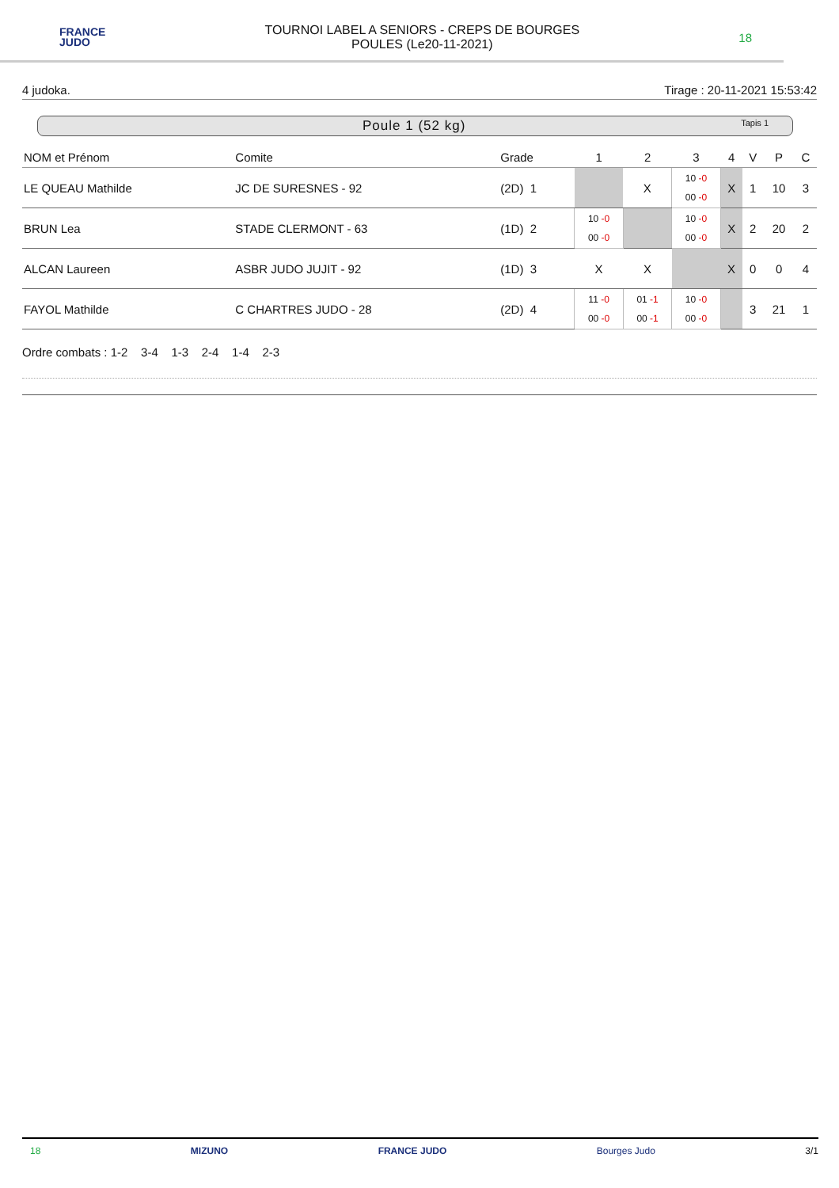FRANCE
JUDO
TOURNOI LABEL A SENIORS - CREPS DE BOURGES
POULES (Le20-11-2021)
18
4 judoka. Tirage : 20-11-2021 15:53:42
Poule 1 (52 kg) Tapis 1
| NOM et Prénom | Comite | Grade | 1 | 2 | 3 | 4 | V | P | C |
| --- | --- | --- | --- | --- | --- | --- | --- | --- | --- |
| LE QUEAU Mathilde | JC DE SURESNES - 92 | (2D) 1 | | X | 10 -0 00 -0 | X | 1 | 10 | 3 |
| BRUN Lea | STADE CLERMONT - 63 | (1D) 2 | 10 -0 00 -0 | | 10 -0 00 -0 | X | 2 | 20 | 2 |
| ALCAN Laureen | ASBR JUDO JUJIT - 92 | (1D) 3 | X | X | | X | 0 | 0 | 4 |
| FAYOL Mathilde | C CHARTRES JUDO - 28 | (2D) 4 | 11 -0 00 -0 | 01 -1 00 -1 | 10 -0 00 -0 | | 3 | 21 | 1 |
Ordre combats : 1-2 3-4 1-3 2-4 1-4 2-3
18 MIZUNO FRANCE JUDO Bourges Judo 3/1